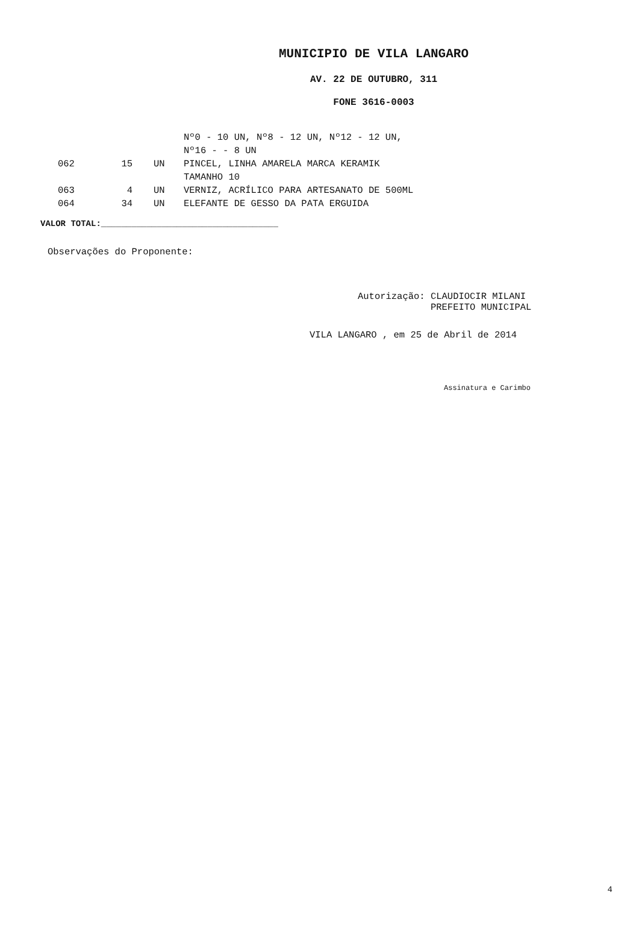MUNICIPIO DE VILA LANGARO
AV. 22 DE OUTUBRO, 311
FONE 3616-0003
| | | | Nº0 - 10 UN, Nº8 - 12 UN, Nº12 - 12 UN, Nº16 - - 8 UN |
| 062 | 15 | UN | PINCEL, LINHA AMARELA MARCA KERAMIK TAMANHO 10 |
| 063 | 4 | UN | VERNIZ, ACRÍLICO PARA ARTESANATO DE 500ML |
| 064 | 34 | UN | ELEFANTE DE GESSO DA PATA ERGUIDA |
VALOR TOTAL:___________________________________
Observações do Proponente:
Autorização: CLAUDIOCIR MILANI
PREFEITO MUNICIPAL
VILA LANGARO , em 25 de Abril de 2014
Assinatura e Carimbo
4